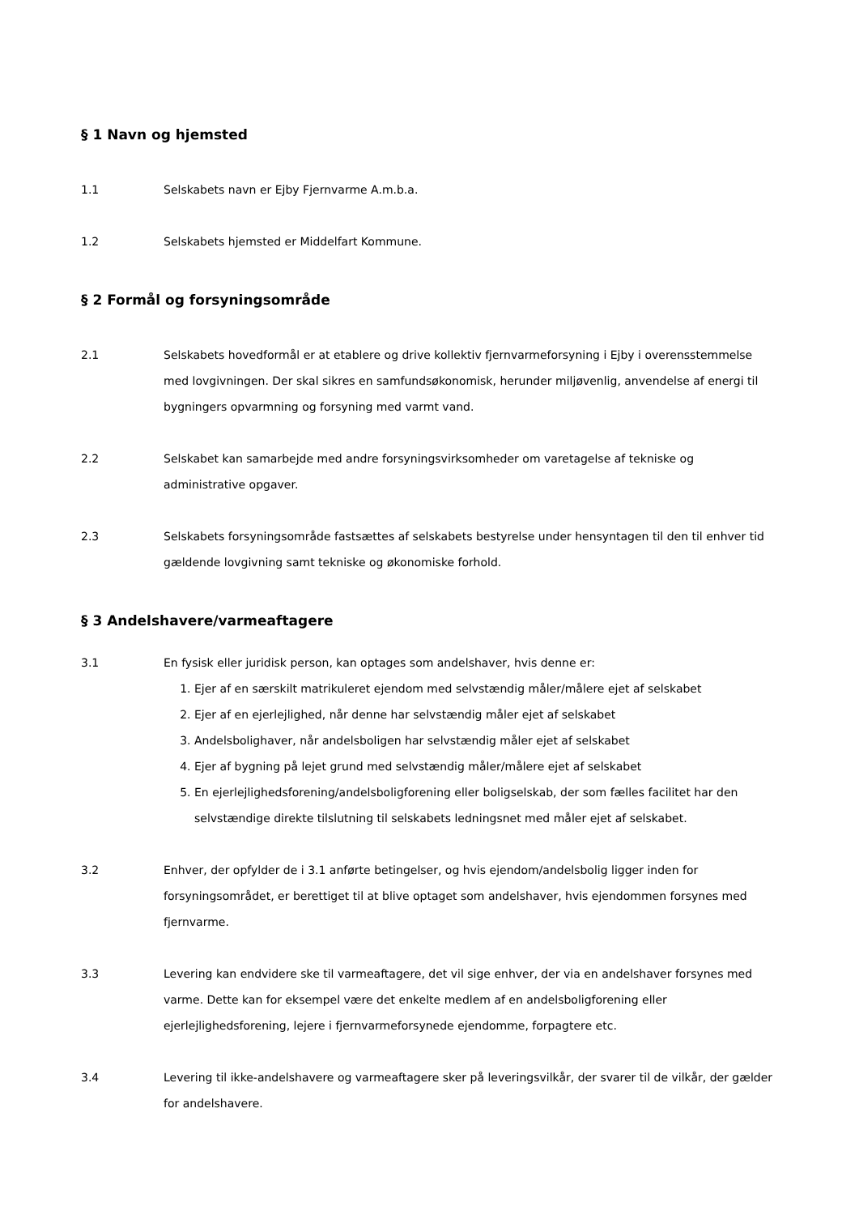§ 1 Navn og hjemsted
1.1 Selskabets navn er Ejby Fjernvarme A.m.b.a.
1.2 Selskabets hjemsted er Middelfart Kommune.
§ 2 Formål og forsyningsområde
2.1 Selskabets hovedformål er at etablere og drive kollektiv fjernvarmeforsyning i Ejby i overensstemmelse med lovgivningen. Der skal sikres en samfundsøkonomisk, herunder miljøvenlig, anvendelse af energi til bygningers opvarmning og forsyning med varmt vand.
2.2 Selskabet kan samarbejde med andre forsyningsvirksomheder om varetagelse af tekniske og administrative opgaver.
2.3 Selskabets forsyningsområde fastsættes af selskabets bestyrelse under hensyntagen til den til enhver tid gældende lovgivning samt tekniske og økonomiske forhold.
§ 3 Andelshavere/varmeaftagere
3.1 En fysisk eller juridisk person, kan optages som andelshaver, hvis denne er:
1. Ejer af en særskilt matrikuleret ejendom med selvstændig måler/målere ejet af selskabet
2. Ejer af en ejerlejlighed, når denne har selvstændig måler ejet af selskabet
3. Andelsbolighaver, når andelsboligen har selvstændig måler ejet af selskabet
4. Ejer af bygning på lejet grund med selvstændig måler/målere ejet af selskabet
5. En ejerlejlighedsforening/andelsboligforening eller boligselskab, der som fælles facilitet har den selvstændige direkte tilslutning til selskabets ledningsnet med måler ejet af selskabet.
3.2 Enhver, der opfylder de i 3.1 anførte betingelser, og hvis ejendom/andelsbolig ligger inden for forsyningsområdet, er berettiget til at blive optaget som andelshaver, hvis ejendommen forsynes med fjernvarme.
3.3 Levering kan endvidere ske til varmeaftagere, det vil sige enhver, der via en andelshaver forsynes med varme. Dette kan for eksempel være det enkelte medlem af en andelsboligforening eller ejerlejlighedsforening, lejere i fjernvarmeforsynede ejendomme, forpagtere etc.
3.4 Levering til ikke-andelshavere og varmeaftagere sker på leveringsvilkår, der svarer til de vilkår, der gælder for andelshavere.